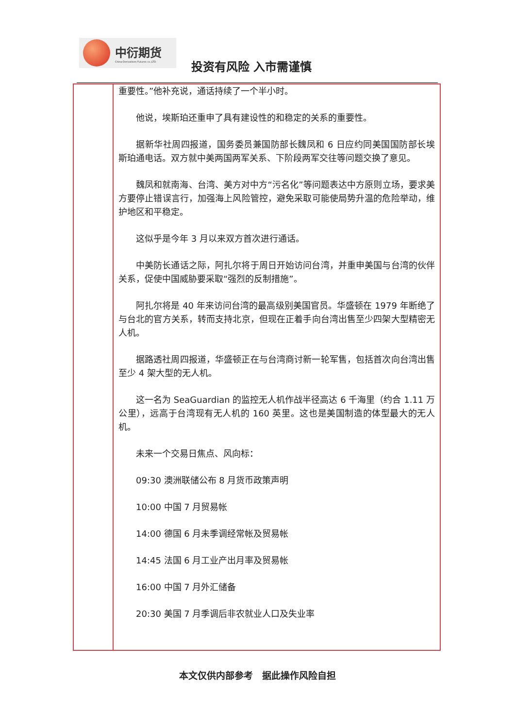中衍期货
China-Derivatives Futures co.,LTD.
投资有风险 入市需谨慎
重要性。”他补充说，通话持续了一个半小时。
他说，埃斯珀还重申了具有建设性的和稳定的关系的重要性。
据新华社周四报道，国务委员兼国防部长魏凤和 6 日应约同美国国防部长埃斯珀通电话。双方就中美两国两军关系、下阶段两军交往等问题交换了意见。
魏凤和就南海、台湾、美方对中方“污名化”等问题表达中方原则立场，要求美方要停止错误言行，加强海上风险管控，避免采取可能使局势升温的危险举动，维护地区和平稳定。
这似乎是今年 3 月以来双方首次进行通话。
中美防长通话之际，阿扎尔将于周日开始访问台湾，并重申美国与台湾的伙伴关系，促使中国威胁要采取“强烈的反制措施”。
阿扎尔将是 40 年来访问台湾的最高级别美国官员。华盛顿在 1979 年断绝了与台北的官方关系，转而支持北京，但现在正着手向台湾出售至少四架大型精密无人机。
据路透社周四报道，华盛顿正在与台湾商讨新一轮军售，包括首次向台湾出售至少 4 架大型的无人机。
这一名为 SeaGuardian 的监控无人机作战半径高达 6 千海里（约合 1.11 万公里），远高于台湾现有无人机的 160 英里。这也是美国制造的体型最大的无人机。
未来一个交易日焦点、风向标：
09:30 澳洲联储公布 8 月货币政策声明
10:00 中国 7 月贸易帐
14:00 德国 6 月未季调经常帐及贸易帐
14:45 法国 6 月工业产出月率及贸易帐
16:00 中国 7 月外汇储备
20:30 美国 7 月季调后非农就业人口及失业率
本文仅供内部参考　据此操作风险自担